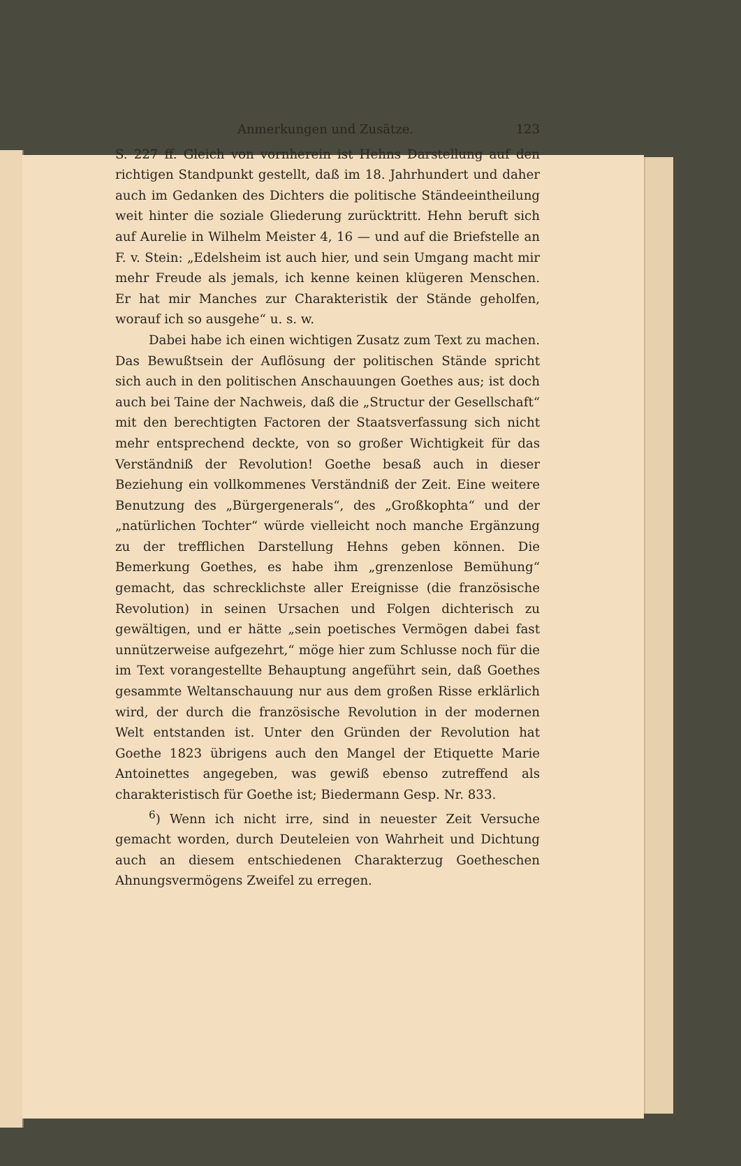Anmerkungen und Zusätze. 123
S. 227 ff. Gleich von vornherein ist Hehns Darstellung auf den richtigen Standpunkt gestellt, daß im 18. Jahrhundert und daher auch im Gedanken des Dichters die politische Ständeeintheilung weit hinter die soziale Gliederung zurücktritt. Hehn beruft sich auf Aurelie in Wilhelm Meister 4, 16 — und auf die Briefstelle an F. v. Stein: „Edelsheim ist auch hier, und sein Umgang macht mir mehr Freude als jemals, ich kenne keinen klügeren Menschen. Er hat mir Manches zur Charakteristik der Stände geholfen, worauf ich so ausgehe“ u. s. w.
Dabei habe ich einen wichtigen Zusatz zum Text zu machen. Das Bewußtsein der Auflösung der politischen Stände spricht sich auch in den politischen Anschauungen Goethes aus; ist doch auch bei Taine der Nachweis, daß die „Structur der Gesellschaft“ mit den berechtigten Factoren der Staatsverfassung sich nicht mehr entsprechend deckte, von so großer Wichtigkeit für das Verständniß der Revolution! Goethe besaß auch in dieser Beziehung ein vollkommenes Verständniß der Zeit. Eine weitere Benutzung des „Bürgergenerals“, des „Großkophta“ und der „natürlichen Tochter“ würde vielleicht noch manche Ergänzung zu der trefflichen Darstellung Hehns geben können. Die Bemerkung Goethes, es habe ihm „grenzenlose Bemühung“ gemacht, das schrecklichste aller Ereignisse (die französische Revolution) in seinen Ursachen und Folgen dichterisch zu gewältigen, und er hätte „sein poetisches Vermögen dabei fast unnützerweise aufgezehrt,“ möge hier zum Schlusse noch für die im Text vorangestellte Behauptung angeführt sein, daß Goethes gesammte Weltanschauung nur aus dem großen Risse erklärlich wird, der durch die französische Revolution in der modernen Welt entstanden ist. Unter den Gründen der Revolution hat Goethe 1823 übrigens auch den Mangel der Etiquette Marie Antoinettes angegeben, was gewiß ebenso zutreffend als charakteristisch für Goethe ist; Biedermann Gesp. Nr. 833.
<sup>6</sup>) Wenn ich nicht irre, sind in neuester Zeit Versuche gemacht worden, durch Deuteleien von Wahrheit und Dichtung auch an diesem entschiedenen Charakterzug Goetheschen Ahnungsvermögens Zweifel zu erregen.